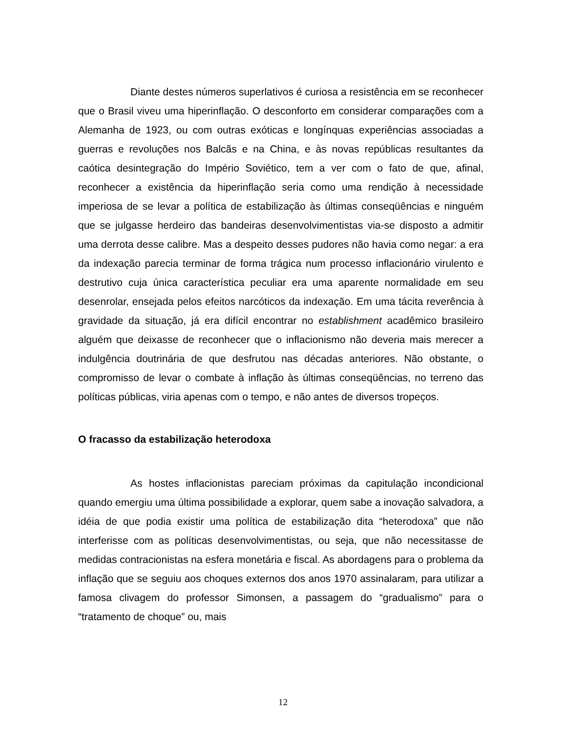Diante destes números superlativos é curiosa a resistência em se reconhecer que o Brasil viveu uma hiperinflação. O desconforto em considerar comparações com a Alemanha de 1923, ou com outras exóticas e longínquas experiências associadas a guerras e revoluções nos Balcãs e na China, e às novas repúblicas resultantes da caótica desintegração do Império Soviético, tem a ver com o fato de que, afinal, reconhecer a existência da hiperinflação seria como uma rendição à necessidade imperiosa de se levar a política de estabilização às últimas conseqüências e ninguém que se julgasse herdeiro das bandeiras desenvolvimentistas via-se disposto a admitir uma derrota desse calibre. Mas a despeito desses pudores não havia como negar: a era da indexação parecia terminar de forma trágica num processo inflacionário virulento e destrutivo cuja única característica peculiar era uma aparente normalidade em seu desenrolar, ensejada pelos efeitos narcóticos da indexação. Em uma tácita reverência à gravidade da situação, já era difícil encontrar no establishment acadêmico brasileiro alguém que deixasse de reconhecer que o inflacionismo não deveria mais merecer a indulgência doutrinária de que desfrutou nas décadas anteriores. Não obstante, o compromisso de levar o combate à inflação às últimas conseqüências, no terreno das políticas públicas, viria apenas com o tempo, e não antes de diversos tropeços.
O fracasso da estabilização heterodoxa
As hostes inflacionistas pareciam próximas da capitulação incondicional quando emergiu uma última possibilidade a explorar, quem sabe a inovação salvadora, a idéia de que podia existir uma política de estabilização dita “heterodoxa” que não interferisse com as políticas desenvolvimentistas, ou seja, que não necessitasse de medidas contracionistas na esfera monetária e fiscal. As abordagens para o problema da inflação que se seguiu aos choques externos dos anos 1970 assinalaram, para utilizar a famosa clivagem do professor Simonsen, a passagem do “gradualismo” para o “tratamento de choque” ou, mais
12